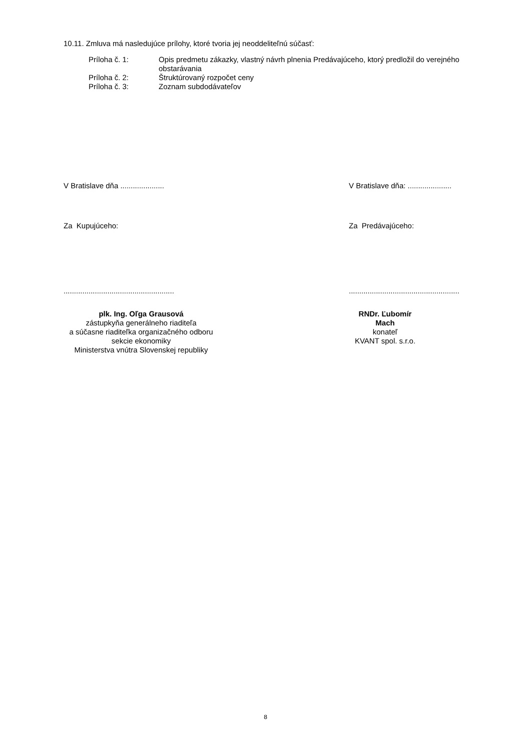10.11. Zmluva má nasledujúce prílohy, ktoré tvoria jej neoddeliteľnú súčasť:
Príloha č. 1: Opis predmetu zákazky, vlastný návrh plnenia Predávajúceho, ktorý predložil do verejného obstarávania
Príloha č. 2: Štruktúrovaný rozpočet ceny
Príloha č. 3: Zoznam subdodávateľov
V Bratislave dňa ..................... V Bratislave dňa: .....................
Za Kupujúceho: Za Predávajúceho:
..................................................... .....................................................
plk. Ing. Oľga Grausová
zástupkyňa generálneho riaditeľa
a súčasne riaditeľka organizačného odboru
sekcie ekonomiky
Ministerstva vnútra Slovenskej republiky
RNDr. Ľubomír Mach
konateľ
KVANT spol. s.r.o.
8